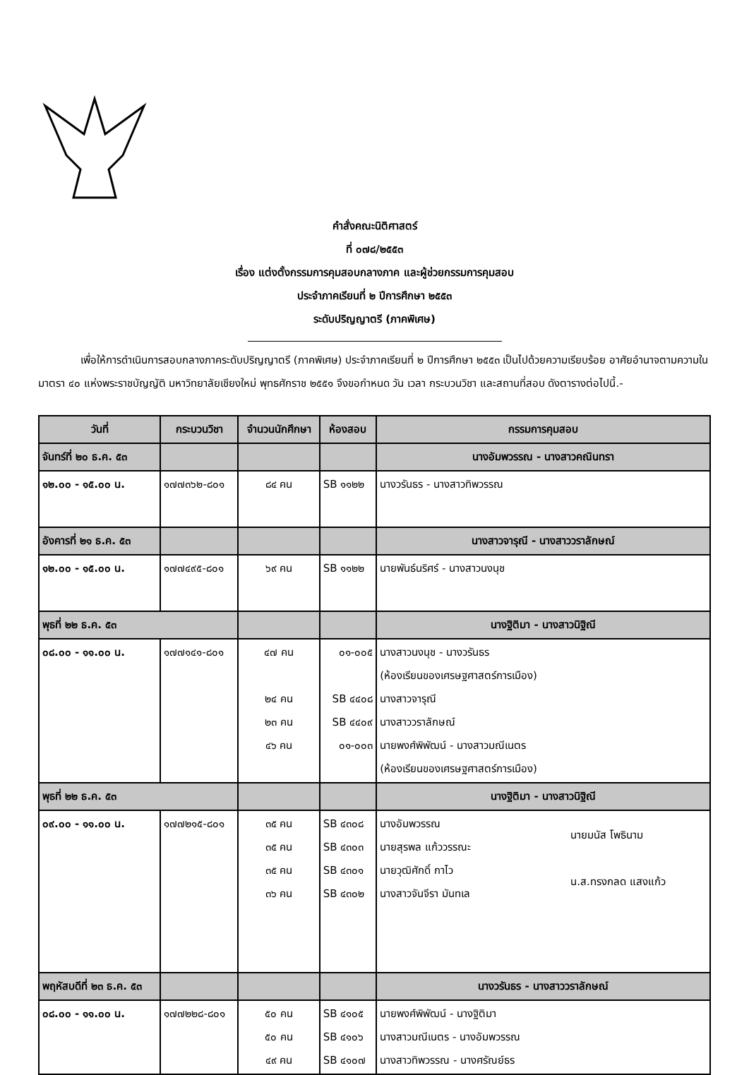คำสั่งคณะนิติศาสตร์
ที่ ๐๗๘/๒๕๕๓
เรื่อง แต่งตั้งกรรมการคุมสอบกลางภาค และผู้ช่วยกรรมการคุมสอบ
ประจำภาคเรียนที่ ๒ ปีการศึกษา ๒๕๕๓
ระดับปริญญาตรี (ภาคพิเศษ)
เพื่อให้การดำเนินการสอบกลางภาคระดับปริญญาตรี (ภาคพิเศษ) ประจำภาคเรียนที่ ๒ ปีการศึกษา ๒๕๕๓ เป็นไปด้วยความเรียบร้อย อาศัยอำนาจตามความในมาตรา ๔๐ แห่งพระราชบัญญัติ มหาวิทยาลัยเชียงใหม่ พุทธศักราช ๒๕๕๑ จึงขอกำหนด วัน เวลา กระบวนวิชา และสถานที่สอบ ดังตารางต่อไปนี้.-
| วันที่ | กระบวนวิชา | จำนวนนักศึกษา | ห้องสอบ | กรรมการคุมสอบ |
| --- | --- | --- | --- | --- |
| จันทร์ที่ ๒๐ ธ.ค. ๕๓ | | | | นางอัมพวรรณ - นางสาวคณินทรา |
| ๑๒.๐๐ - ๑๕.๐๐ น. | ๑๗๗๓๖๒-๘๐๑ | ๘๔ คน | SB ๑๑๒๒ | นางวรันธร - นางสาวทิพวรรณ |
| อังคารที่ ๒๑ ธ.ค. ๕๓ | | | | นางสาวจารุณี - นางสาววราลักษณ์ |
| ๑๒.๐๐ - ๑๕.๐๐ น. | ๑๗๗๔๙๕-๘๐๑ | ๖๙ คน | SB ๑๑๒๒ | นายพันธ์นริศร์ - นางสาวนงนุช |
| พุธที่ ๒๒ ธ.ค. ๕๓ | | | | นางฐิติมา - นางสาวนิฐิณี |
| ๐๘.๐๐ - ๑๑.๐๐ น. | ๑๗๗๑๔๑-๘๐๑ | ๔๗ คน ๒๔ คน ๒๓ คน ๔๖ คน | ๐๑-๐๐๕ SB ๔๔๐๘ SB ๔๔๐๙ ๐๑-๐๐๓ | นางสาวนงนุช - นางวรันธร (ห้องเรียนของเศรษฐศาสตร์การเมือง) นางสาวจารุณี นางสาววราลักษณ์ นายพงศ์พิพัฒน์ - นางสาวมณีเนตร (ห้องเรียนของเศรษฐศาสตร์การเมือง) |
| พุธที่ ๒๒ ธ.ค. ๕๓ | | | | นางฐิติมา - นางสาวนิฐิณี |
| ๐๙.๐๐ - ๑๑.๐๐ น. | ๑๗๗๒๑๕-๘๐๑ | ๓๕ คน ๓๕ คน ๓๕ คน ๓๖ คน | SB ๔๓๐๘ SB ๔๓๐๓ SB ๔๓๐๑ SB ๔๓๐๒ | นางอัมพวรรณ นายสุรพล แก้ววรรณะ นายวุฒิศักดิ์ กาไว นางสาวจันจีรา มันทเล นายมนัส โพธินาม น.ส.ทรงกลด แสงแก้ว |
| พฤหัสบดีที่ ๒๓ ธ.ค. ๕๓ | | | | นางวรันธร - นางสาววราลักษณ์ |
| ๐๘.๐๐ - ๑๑.๐๐ น. | ๑๗๗๒๒๘-๘๐๑ | ๕๐ คน ๕๐ คน ๔๙ คน | SB ๔๑๐๕ SB ๔๑๐๖ SB ๔๑๐๗ | นายพงศ์พิพัฒน์ - นางฐิติมา นางสาวมณีเนตร - นางอัมพวรรณ นางสาวทิพวรรณ - นางศรัณย์ธร |